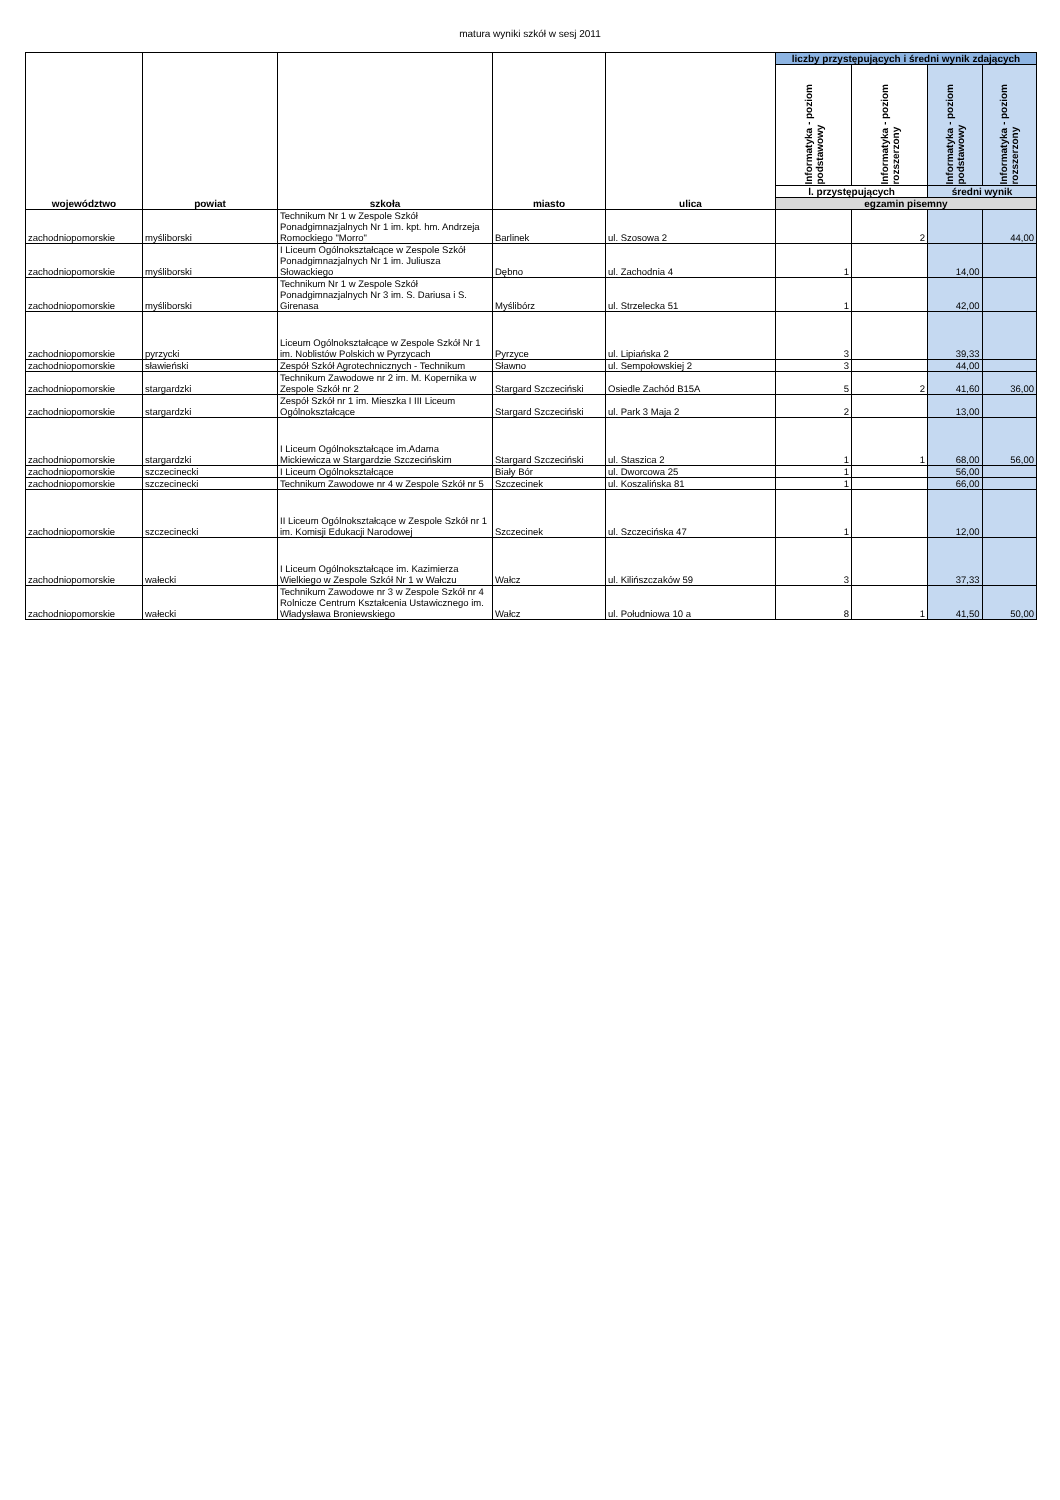matura wyniki szkół w sesj 2011
| województwo | powiat | szkoła | miasto | ulica | liczby przystępujących i średni wynik zdających | | | |
| --- | --- | --- | --- | --- | --- | --- | --- | --- |
| | | | | | Informatyka - poziom podstawowy | Informatyka - poziom rozszerzony | Informatyka - poziom podstawowy | Informatyka - poziom rozszerzony |
| | | | | | l. przystępujących | | średni wynik | |
| | | | | | egzamin pisemny | | | |
| zachodniopomorskie | myśliborski | Technikum Nr 1 w Zespole Szkół Ponadgimnazjalnych Nr 1 im. kpt. hm. Andrzeja Romockiego "Morro" | Barlinek | ul. Szosowa 2 | | 2 | | 44,00 |
| zachodniopomorskie | myśliborski | I Liceum Ogólnokształcące w Zespole Szkół Ponadgimnazjalnych Nr 1 im. Juliusza Słowackiego | Dębno | ul. Zachodnia 4 | 1 | | 14,00 | |
| zachodniopomorskie | myśliborski | Technikum Nr 1 w Zespole Szkół Ponadgimnazjalnych Nr 3 im. S. Dariusa i S. Girenasa | Myślibórz | ul. Strzelecka 51 | 1 | | 42,00 | |
| zachodniopomorskie | pyrzycki | Liceum Ogólnokształcące w Zespole Szkół Nr 1 im. Noblistów Polskich w Pyrzycach | Pyrzyce | ul. Lipiańska 2 | 3 | | 39,33 | |
| zachodniopomorskie | sławieński | Zespół Szkół Agrotechnicznych - Technikum | Sławno | ul. Sempołowskiej 2 | 3 | | 44,00 | |
| zachodniopomorskie | stargardzki | Technikum Zawodowe nr 2 im. M. Kopernika w Zespole Szkół nr 2 | Stargard Szczeciński | Osiedle Zachód B15A | 5 | 2 | 41,60 | 36,00 |
| zachodniopomorskie | stargardzki | Zespół Szkół nr 1 im. Mieszka I III Liceum Ogólnokształcące | Stargard Szczeciński | ul. Park 3 Maja 2 | 2 | | 13,00 | |
| zachodniopomorskie | stargardzki | I Liceum Ogólnokształcące im.Adama Mickiewicza w Stargardzie Szczecińskim | Stargard Szczeciński | ul. Staszica 2 | 1 | 1 | 68,00 | 56,00 |
| zachodniopomorskie | szczecinecki | I Liceum Ogólnokształcące | Biały Bór | ul. Dworcowa 25 | 1 | | 56,00 | |
| zachodniopomorskie | szczecinecki | Technikum Zawodowe nr 4 w Zespole Szkół nr 5 | Szczecinek | ul. Koszalińska 81 | 1 | | 66,00 | |
| zachodniopomorskie | szczecinecki | II Liceum Ogólnokształcące w Zespole Szkół nr 1 im. Komisji Edukacji Narodowej | Szczecinek | ul. Szczecińska 47 | 1 | | 12,00 | |
| zachodniopomorskie | wałecki | I Liceum Ogólnokształcące im. Kazimierza Wielkiego w Zespole Szkół Nr 1 w Wałczu | Wałcz | ul. Kilińszczaków 59 | 3 | | 37,33 | |
| zachodniopomorskie | wałecki | Technikum Zawodowe nr 3 w Zespole Szkół nr 4 Rolnicze Centrum Kształcenia Ustawicznego im. Władysława Broniewskiego | Wałcz | ul. Południowa 10 a | 8 | 1 | 41,50 | 50,00 |